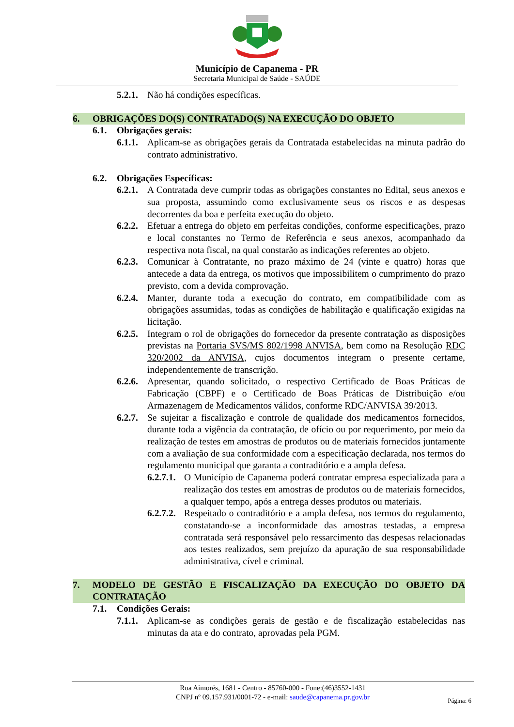Município de Capanema - PR
Secretaria Municipal de Saúde - SAÚDE
5.2.1. Não há condições específicas.
6. OBRIGAÇÕES DO(S) CONTRATADO(S) NA EXECUÇÃO DO OBJETO
6.1. Obrigações gerais:
6.1.1. Aplicam-se as obrigações gerais da Contratada estabelecidas na minuta padrão do contrato administrativo.
6.2. Obrigações Específicas:
6.2.1. A Contratada deve cumprir todas as obrigações constantes no Edital, seus anexos e sua proposta, assumindo como exclusivamente seus os riscos e as despesas decorrentes da boa e perfeita execução do objeto.
6.2.2. Efetuar a entrega do objeto em perfeitas condições, conforme especificações, prazo e local constantes no Termo de Referência e seus anexos, acompanhado da respectiva nota fiscal, na qual constarão as indicações referentes ao objeto.
6.2.3. Comunicar à Contratante, no prazo máximo de 24 (vinte e quatro) horas que antecede a data da entrega, os motivos que impossibilitem o cumprimento do prazo previsto, com a devida comprovação.
6.2.4. Manter, durante toda a execução do contrato, em compatibilidade com as obrigações assumidas, todas as condições de habilitação e qualificação exigidas na licitação.
6.2.5. Integram o rol de obrigações do fornecedor da presente contratação as disposições previstas na Portaria SVS/MS 802/1998 ANVISA, bem como na Resolução RDC 320/2002 da ANVISA, cujos documentos integram o presente certame, independentemente de transcrição.
6.2.6. Apresentar, quando solicitado, o respectivo Certificado de Boas Práticas de Fabricação (CBPF) e o Certificado de Boas Práticas de Distribuição e/ou Armazenagem de Medicamentos válidos, conforme RDC/ANVISA 39/2013.
6.2.7. Se sujeitar a fiscalização e controle de qualidade dos medicamentos fornecidos, durante toda a vigência da contratação, de ofício ou por requerimento, por meio da realização de testes em amostras de produtos ou de materiais fornecidos juntamente com a avaliação de sua conformidade com a especificação declarada, nos termos do regulamento municipal que garanta a contraditório e a ampla defesa.
6.2.7.1. O Município de Capanema poderá contratar empresa especializada para a realização dos testes em amostras de produtos ou de materiais fornecidos, a qualquer tempo, após a entrega desses produtos ou materiais.
6.2.7.2. Respeitado o contraditório e a ampla defesa, nos termos do regulamento, constatando-se a inconformidade das amostras testadas, a empresa contratada será responsável pelo ressarcimento das despesas relacionadas aos testes realizados, sem prejuízo da apuração de sua responsabilidade administrativa, cível e criminal.
7. MODELO DE GESTÃO E FISCALIZAÇÃO DA EXECUÇÃO DO OBJETO DA CONTRATAÇÃO
7.1. Condições Gerais:
7.1.1. Aplicam-se as condições gerais de gestão e de fiscalização estabelecidas nas minutas da ata e do contrato, aprovadas pela PGM.
Rua Aimorés, 1681 - Centro - 85760-000 - Fone:(46)3552-1431
CNPJ nº 09.157.931/0001-72 - e-mail: saude@capanema.pr.gov.br
Página: 6